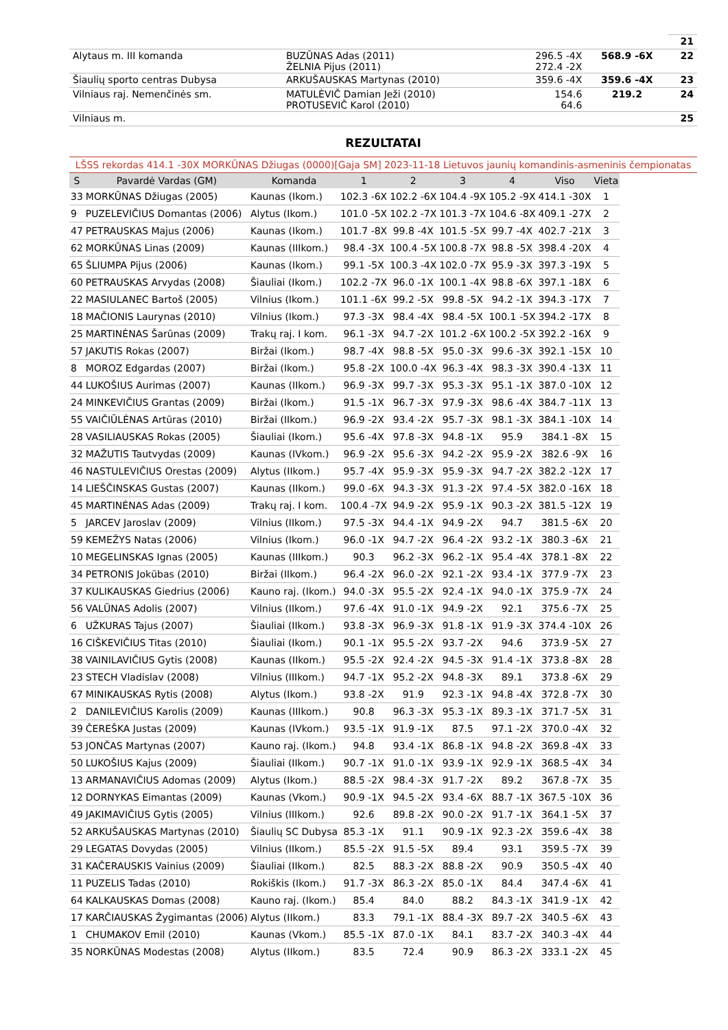| | | | | 21 |
| Alytaus m. III komanda | BUZŪNAS Adas (2011) ŽELNIA Pijus (2011) | 296.5 -4X 272.4 -2X | 568.9 -6X | 22 |
| Šiaulių sporto centras Dubysa | ARKUŠAUSKAS Martynas (2010) | 359.6 -4X | 359.6 -4X | 23 |
| Vilniaus raj. Nemenčinės sm. | MATULĖVIČ Damian Ježi (2010) PROTUSEVIČ Karol (2010) | 154.6 64.6 | 219.2 | 24 |
| Vilniaus m. | | | | 25 |
REZULTATAI
LŠSS rekordas 414.1 -30X MORKŪNAS Džiugas (0000)[Gaja SM] 2023-11-18 Lietuvos jaunių komandinis-asmeninis čempionatas
| S | Pavardė Vardas (GM) | Komanda | 1 | 2 | 3 | 4 | Viso | Vieta |
| --- | --- | --- | --- | --- | --- | --- | --- | --- |
| 33 | MORKŪNAS Džiugas (2005) | Kaunas (Ikom.) | 102.3 -6X | 102.2 -6X | 104.4 -9X | 105.2 -9X | 414.1 -30X | 1 |
| 9 | PUZELEVIČIUS Domantas (2006) | Alytus (Ikom.) | 101.0 -5X | 102.2 -7X | 101.3 -7X | 104.6 -8X | 409.1 -27X | 2 |
| 47 | PETRAUSKAS Majus (2006) | Kaunas (Ikom.) | 101.7 -8X | 99.8 -4X | 101.5 -5X | 99.7 -4X | 402.7 -21X | 3 |
| 62 | MORKŪNAS Linas (2009) | Kaunas (IIIkom.) | 98.4 -3X | 100.4 -5X | 100.8 -7X | 98.8 -5X | 398.4 -20X | 4 |
| 65 | ŠLIUMPA Pijus (2006) | Kaunas (Ikom.) | 99.1 -5X | 100.3 -4X | 102.0 -7X | 95.9 -3X | 397.3 -19X | 5 |
| 60 | PETRAUSKAS Arvydas (2008) | Šiauliai (Ikom.) | 102.2 -7X | 96.0 -1X | 100.1 -4X | 98.8 -6X | 397.1 -18X | 6 |
| 22 | MASIULANEC Bartoš (2005) | Vilnius (Ikom.) | 101.1 -6X | 99.2 -5X | 99.8 -5X | 94.2 -1X | 394.3 -17X | 7 |
| 18 | MAČIONIS Laurynas (2010) | Vilnius (Ikom.) | 97.3 -3X | 98.4 -4X | 98.4 -5X | 100.1 -5X | 394.2 -17X | 8 |
| 25 | MARTINĖNAS Šarūnas (2009) | Trakų raj. I kom. | 96.1 -3X | 94.7 -2X | 101.2 -6X | 100.2 -5X | 392.2 -16X | 9 |
| 57 | JAKUTIS Rokas (2007) | Biržai (Ikom.) | 98.7 -4X | 98.8 -5X | 95.0 -3X | 99.6 -3X | 392.1 -15X | 10 |
| 8 | MOROZ Edgardas (2007) | Biržai (Ikom.) | 95.8 -2X | 100.0 -4X | 96.3 -4X | 98.3 -3X | 390.4 -13X | 11 |
| 44 | LUKOŠIUS Aurimas (2007) | Kaunas (IIkom.) | 96.9 -3X | 99.7 -3X | 95.3 -3X | 95.1 -1X | 387.0 -10X | 12 |
| 24 | MINKEVIČIUS Grantas (2009) | Biržai (Ikom.) | 91.5 -1X | 96.7 -3X | 97.9 -3X | 98.6 -4X | 384.7 -11X | 13 |
| 55 | VAIČIŪLĖNAS Artūras (2010) | Biržai (IIkom.) | 96.9 -2X | 93.4 -2X | 95.7 -3X | 98.1 -3X | 384.1 -10X | 14 |
| 28 | VASILIAUSKAS Rokas (2005) | Šiauliai (Ikom.) | 95.6 -4X | 97.8 -3X | 94.8 -1X | 95.9 | 384.1 -8X | 15 |
| 32 | MAŽUTIS Tautvydas (2009) | Kaunas (IVkom.) | 96.9 -2X | 95.6 -3X | 94.2 -2X | 95.9 -2X | 382.6 -9X | 16 |
| 46 | NASTULEVIČIUS Orestas (2009) | Alytus (IIkom.) | 95.7 -4X | 95.9 -3X | 95.9 -3X | 94.7 -2X | 382.2 -12X | 17 |
| 14 | LIEŠČINSKAS Gustas (2007) | Kaunas (IIkom.) | 99.0 -6X | 94.3 -3X | 91.3 -2X | 97.4 -5X | 382.0 -16X | 18 |
| 45 | MARTINĖNAS Adas (2009) | Trakų raj. I kom. | 100.4 -7X | 94.9 -2X | 95.9 -1X | 90.3 -2X | 381.5 -12X | 19 |
| 5 | JARCEV Jaroslav (2009) | Vilnius (IIkom.) | 97.5 -3X | 94.4 -1X | 94.9 -2X | 94.7 | 381.5 -6X | 20 |
| 59 | KEMEŽYS Natas (2006) | Vilnius (Ikom.) | 96.0 -1X | 94.7 -2X | 96.4 -2X | 93.2 -1X | 380.3 -6X | 21 |
| 10 | MEGELINSKAS Ignas (2005) | Kaunas (IIIkom.) | 90.3 | 96.2 -3X | 96.2 -1X | 95.4 -4X | 378.1 -8X | 22 |
| 34 | PETRONIS Jokūbas (2010) | Biržai (IIkom.) | 96.4 -2X | 96.0 -2X | 92.1 -2X | 93.4 -1X | 377.9 -7X | 23 |
| 37 | KULIKAUSKAS Giedrius (2006) | Kauno raj. (Ikom.) | 94.0 -3X | 95.5 -2X | 92.4 -1X | 94.0 -1X | 375.9 -7X | 24 |
| 56 | VALŪNAS Adolis (2007) | Vilnius (IIkom.) | 97.6 -4X | 91.0 -1X | 94.9 -2X | 92.1 | 375.6 -7X | 25 |
| 6 | UŽKURAS Tajus (2007) | Šiauliai (IIkom.) | 93.8 -3X | 96.9 -3X | 91.8 -1X | 91.9 -3X | 374.4 -10X | 26 |
| 16 | CIŠKEVIČIUS Titas (2010) | Šiauliai (Ikom.) | 90.1 -1X | 95.5 -2X | 93.7 -2X | 94.6 | 373.9 -5X | 27 |
| 38 | VAINILAVIČIUS Gytis (2008) | Kaunas (IIkom.) | 95.5 -2X | 92.4 -2X | 94.5 -3X | 91.4 -1X | 373.8 -8X | 28 |
| 23 | STECH Vladislav (2008) | Vilnius (IIIkom.) | 94.7 -1X | 95.2 -2X | 94.8 -3X | 89.1 | 373.8 -6X | 29 |
| 67 | MINIKAUSKAS Rytis (2008) | Alytus (Ikom.) | 93.8 -2X | 91.9 | 92.3 -1X | 94.8 -4X | 372.8 -7X | 30 |
| 2 | DANILEVIČIUS Karolis (2009) | Kaunas (IIIkom.) | 90.8 | 96.3 -3X | 95.3 -1X | 89.3 -1X | 371.7 -5X | 31 |
| 39 | ČEREŠKA Justas (2009) | Kaunas (IVkom.) | 93.5 -1X | 91.9 -1X | 87.5 | 97.1 -2X | 370.0 -4X | 32 |
| 53 | JONČAS Martynas (2007) | Kauno raj. (Ikom.) | 94.8 | 93.4 -1X | 86.8 -1X | 94.8 -2X | 369.8 -4X | 33 |
| 50 | LUKOŠIUS Kajus (2009) | Šiauliai (IIkom.) | 90.7 -1X | 91.0 -1X | 93.9 -1X | 92.9 -1X | 368.5 -4X | 34 |
| 13 | ARMANAVIČIUS Adomas (2009) | Alytus (Ikom.) | 88.5 -2X | 98.4 -3X | 91.7 -2X | 89.2 | 367.8 -7X | 35 |
| 12 | DORNYKAS Eimantas (2009) | Kaunas (Vkom.) | 90.9 -1X | 94.5 -2X | 93.4 -6X | 88.7 -1X | 367.5 -10X | 36 |
| 49 | JAKIMAVIČIUS Gytis (2005) | Vilnius (IIIkom.) | 92.6 | 89.8 -2X | 90.0 -2X | 91.7 -1X | 364.1 -5X | 37 |
| 52 | ARKUŠAUSKAS Martynas (2010) | Šiaulių SC Dubysa | 85.3 -1X | 91.1 | 90.9 -1X | 92.3 -2X | 359.6 -4X | 38 |
| 29 | LEGATAS Dovydas (2005) | Vilnius (IIkom.) | 85.5 -2X | 91.5 -5X | 89.4 | 93.1 | 359.5 -7X | 39 |
| 31 | KAČERAUSKIS Vainius (2009) | Šiauliai (IIkom.) | 82.5 | 88.3 -2X | 88.8 -2X | 90.9 | 350.5 -4X | 40 |
| 11 | PUZELIS Tadas (2010) | Rokiškis (Ikom.) | 91.7 -3X | 86.3 -2X | 85.0 -1X | 84.4 | 347.4 -6X | 41 |
| 64 | KALKAUSKAS Domas (2008) | Kauno raj. (Ikom.) | 85.4 | 84.0 | 88.2 | 84.3 -1X | 341.9 -1X | 42 |
| 17 | KARČIAUSKAS Žygimantas (2006) | Alytus (IIkom.) | 83.3 | 79.1 -1X | 88.4 -3X | 89.7 -2X | 340.5 -6X | 43 |
| 1 | CHUMAKOV Emil (2010) | Kaunas (Vkom.) | 85.5 -1X | 87.0 -1X | 84.1 | 83.7 -2X | 340.3 -4X | 44 |
| 35 | NORKŪNAS Modestas (2008) | Alytus (IIkom.) | 83.5 | 72.4 | 90.9 | 86.3 -2X | 333.1 -2X | 45 |